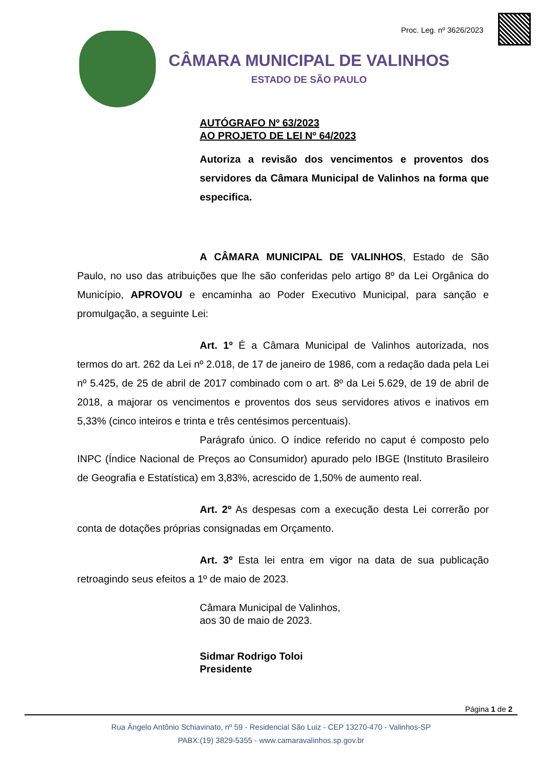Proc. Leg. nº 3626/2023
CÂMARA MUNICIPAL DE VALINHOS
ESTADO DE SÃO PAULO
AUTÓGRAFO Nº 63/2023
AO PROJETO DE LEI Nº 64/2023
Autoriza a revisão dos vencimentos e proventos dos servidores da Câmara Municipal de Valinhos na forma que especifica.
A CÂMARA MUNICIPAL DE VALINHOS, Estado de São Paulo, no uso das atribuições que lhe são conferidas pelo artigo 8º da Lei Orgânica do Município, APROVOU e encaminha ao Poder Executivo Municipal, para sanção e promulgação, a seguinte Lei:
Art. 1º É a Câmara Municipal de Valinhos autorizada, nos termos do art. 262 da Lei nº 2.018, de 17 de janeiro de 1986, com a redação dada pela Lei nº 5.425, de 25 de abril de 2017 combinado com o art. 8º da Lei 5.629, de 19 de abril de 2018, a majorar os vencimentos e proventos dos seus servidores ativos e inativos em 5,33% (cinco inteiros e trinta e três centésimos percentuais).
Parágrafo único. O índice referido no caput é composto pelo INPC (Índice Nacional de Preços ao Consumidor) apurado pelo IBGE (Instituto Brasileiro de Geografia e Estatística) em 3,83%, acrescido de 1,50% de aumento real.
Art. 2º As despesas com a execução desta Lei correrão por conta de dotações próprias consignadas em Orçamento.
Art. 3º Esta lei entra em vigor na data de sua publicação retroagindo seus efeitos a 1º de maio de 2023.
Câmara Municipal de Valinhos,
aos 30 de maio de 2023.
Sidmar Rodrigo Toloi
Presidente
Página 1 de 2
Rua Ângelo Antônio Schiavinato, nº 59 - Residencial São Luiz - CEP 13270-470 - Valinhos-SP
PABX:(19) 3829-5355 - www.camaravalinhos.sp.gov.br